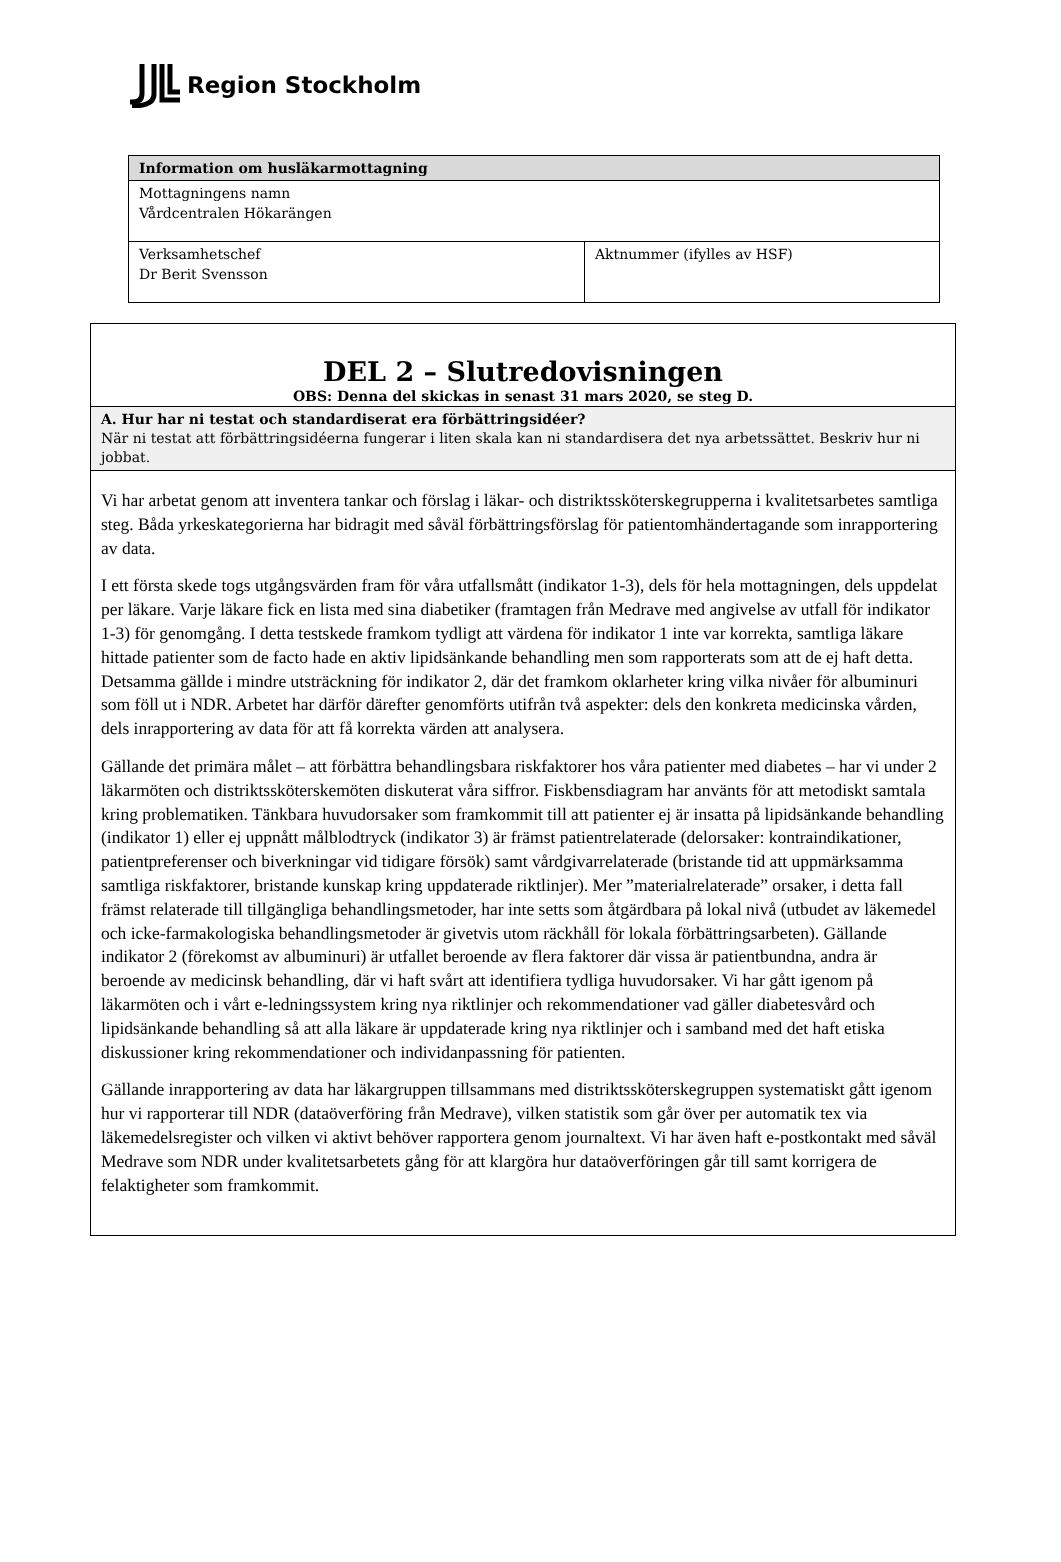Region Stockholm
| Information om husläkarmottagning | |
| --- | --- |
| Mottagningens namn Vårdcentralen Hökarängen | |
| Verksamhetschef Dr Berit Svensson | Aktnummer (ifylles av HSF) |
| DEL 2 – Slutredovisningen OBS: Denna del skickas in senast 31 mars 2020, se steg D. |
| A. Hur har ni testat och standardiserat era förbättringsidéer? När ni testat att förbättringsidéerna fungerar i liten skala kan ni standardisera det nya arbetssättet. Beskriv hur ni jobbat. |
| Vi har arbetat genom att inventera tankar och förslag i läkar- och distriktssköterskegrupperna i kvalitetsarbetes samtliga steg. Båda yrkeskategorierna har bidragit med såväl förbättringsförslag för patientomhändertagande som inrapportering av data. I ett första skede togs utgångsvärden fram för våra utfallsmått (indikator 1-3), dels för hela mottagningen, dels uppdelat per läkare. Varje läkare fick en lista med sina diabetiker (framtagen från Medrave med angivelse av utfall för indikator 1-3) för genomgång. I detta testskede framkom tydligt att värdena för indikator 1 inte var korrekta, samtliga läkare hittade patienter som de facto hade en aktiv lipidsänkande behandling men som rapporterats som att de ej haft detta. Detsamma gällde i mindre utsträckning för indikator 2, där det framkom oklarheter kring vilka nivåer för albuminuri som föll ut i NDR. Arbetet har därför därefter genomförts utifrån två aspekter: dels den konkreta medicinska vården, dels inrapportering av data för att få korrekta värden att analysera. Gällande det primära målet – att förbättra behandlingsbara riskfaktorer hos våra patienter med diabetes – har vi under 2 läkarmöten och distriktssköterskemöten diskuterat våra siffror. Fiskbensdiagram har använts för att metodiskt samtala kring problematiken. Tänkbara huvudorsaker som framkommit till att patienter ej är insatta på lipidsänkande behandling (indikator 1) eller ej uppnått målblodtryck (indikator 3) är främst patientrelaterade (delorsaker: kontraindikationer, patientpreferenser och biverkningar vid tidigare försök) samt vårdgivarrelaterade (bristande tid att uppmärksamma samtliga riskfaktorer, bristande kunskap kring uppdaterade riktlinjer). Mer ”materialrelaterade” orsaker, i detta fall främst relaterade till tillgängliga behandlingsmetoder, har inte setts som åtgärdbara på lokal nivå (utbudet av läkemedel och icke-farmakologiska behandlingsmetoder är givetvis utom räckhåll för lokala förbättringsarbeten). Gällande indikator 2 (förekomst av albuminuri) är utfallet beroende av flera faktorer där vissa är patientbundna, andra är beroende av medicinsk behandling, där vi haft svårt att identifiera tydliga huvudorsaker. Vi har gått igenom på läkarmöten och i vårt e-ledningssystem kring nya riktlinjer och rekommendationer vad gäller diabetesvård och lipidsänkande behandling så att alla läkare är uppdaterade kring nya riktlinjer och i samband med det haft etiska diskussioner kring rekommendationer och individanpassning för patienten. Gällande inrapportering av data har läkargruppen tillsammans med distriktssköterskegruppen systematiskt gått igenom hur vi rapporterar till NDR (dataöverföring från Medrave), vilken statistik som går över per automatik tex via läkemedelsregister och vilken vi aktivt behöver rapportera genom journaltext. Vi har även haft e-postkontakt med såväl Medrave som NDR under kvalitetsarbetets gång för att klargöra hur dataöverföringen går till samt korrigera de felaktigheter som framkommit. |